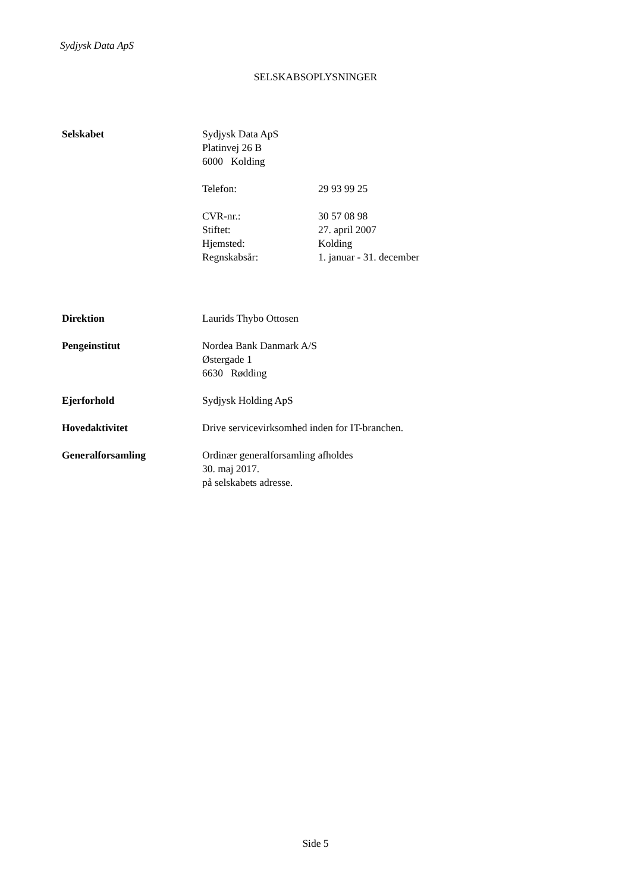Sydjysk Data ApS
SELSKABSOPLYSNINGER
Selskabet Sydjysk Data ApS
Platinvej 26 B
6000 Kolding
Telefon: 29 93 99 25
CVR-nr.: 30 57 08 98
Stiftet: 27. april 2007
Hjemsted: Kolding
Regnskabsår: 1. januar - 31. december
Direktion Laurids Thybo Ottosen
Pengeinstitut Nordea Bank Danmark A/S
Østergade 1
6630 Rødding
Ejerforhold Sydjysk Holding ApS
Hovedaktivitet Drive servicevirksomhed inden for IT-branchen.
Generalforsamling Ordinær generalforsamling afholdes
30. maj 2017.
på selskabets adresse.
Side 5